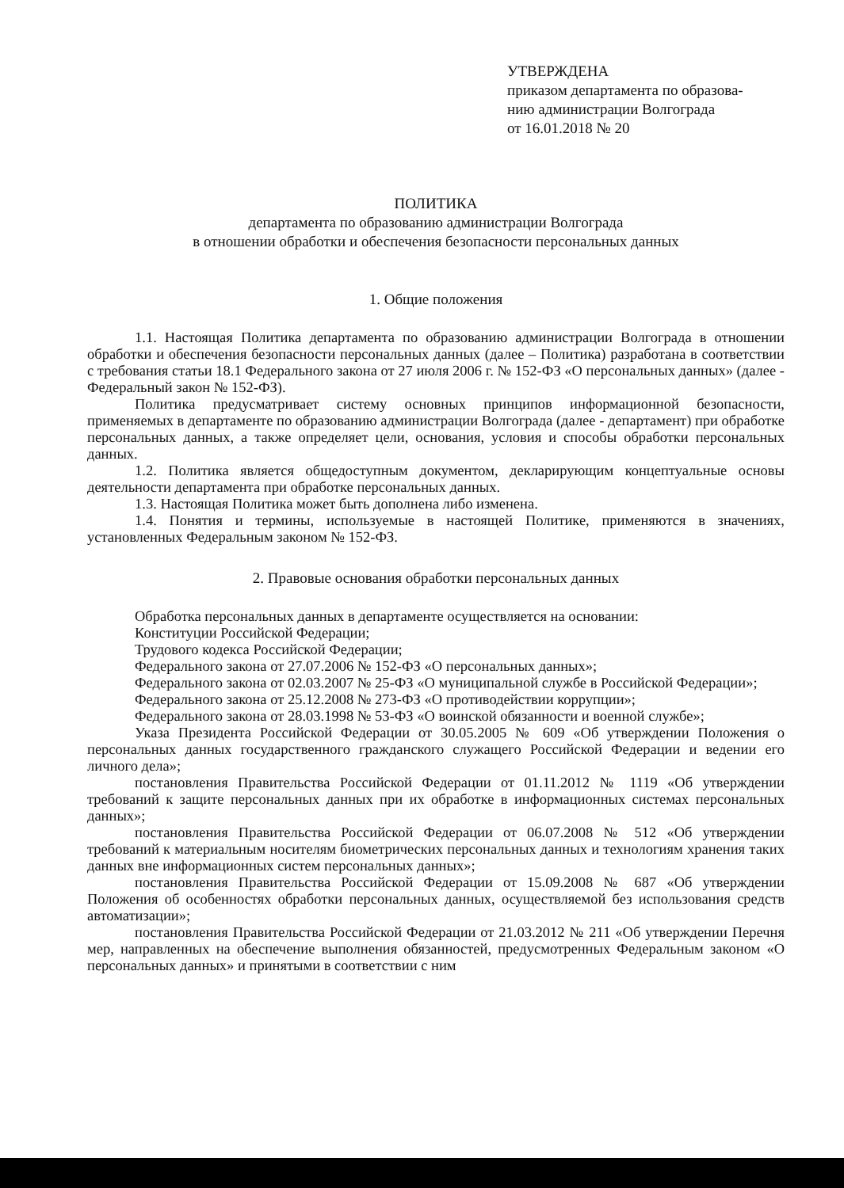УТВЕРЖДЕНА
приказом департамента по образова-
нию администрации Волгограда
от 16.01.2018 № 20
ПОЛИТИКА
департамента по образованию администрации Волгограда
в отношении обработки и обеспечения безопасности персональных данных
1. Общие положения
1.1. Настоящая Политика департамента по образованию администрации Волгограда в отношении обработки и обеспечения безопасности персональных данных (далее – Политика) разработана в соответствии с требования статьи 18.1 Федерального закона от 27 июля 2006 г. № 152-ФЗ «О персональных данных» (далее - Федеральный закон № 152-ФЗ).
Политика предусматривает систему основных принципов информационной безопасности, применяемых в департаменте по образованию администрации Волгограда (далее - департамент) при обработке персональных данных, а также определяет цели, основания, условия и способы обработки персональных данных.
1.2. Политика является общедоступным документом, декларирующим концептуальные основы деятельности департамента при обработке персональных данных.
1.3. Настоящая Политика может быть дополнена либо изменена.
1.4. Понятия и термины, используемые в настоящей Политике, применяются в значениях, установленных Федеральным законом № 152-ФЗ.
2. Правовые основания обработки персональных данных
Обработка персональных данных в департаменте осуществляется на основании:
Конституции Российской Федерации;
Трудового кодекса Российской Федерации;
Федерального закона от 27.07.2006 № 152-ФЗ «О персональных данных»;
Федерального закона от 02.03.2007 № 25-ФЗ «О муниципальной службе в Российской Федерации»;
Федерального закона от 25.12.2008 № 273-ФЗ «О противодействии коррупции»;
Федерального закона от 28.03.1998 № 53-ФЗ «О воинской обязанности и военной службе»;
Указа Президента Российской Федерации от 30.05.2005 № 609 «Об утверждении Положения о персональных данных государственного гражданского служащего Российской Федерации и ведении его личного дела»;
постановления Правительства Российской Федерации от 01.11.2012 № 1119 «Об утверждении требований к защите персональных данных при их обработке в информационных системах персональных данных»;
постановления Правительства Российской Федерации от 06.07.2008 № 512 «Об утверждении требований к материальным носителям биометрических персональных данных и технологиям хранения таких данных вне информационных систем персональных данных»;
постановления Правительства Российской Федерации от 15.09.2008 № 687 «Об утверждении Положения об особенностях обработки персональных данных, осуществляемой без использования средств автоматизации»;
постановления Правительства Российской Федерации от 21.03.2012 № 211 «Об утверждении Перечня мер, направленных на обеспечение выполнения обязанностей, предусмотренных Федеральным законом «О персональных данных» и принятыми в соответствии с ним